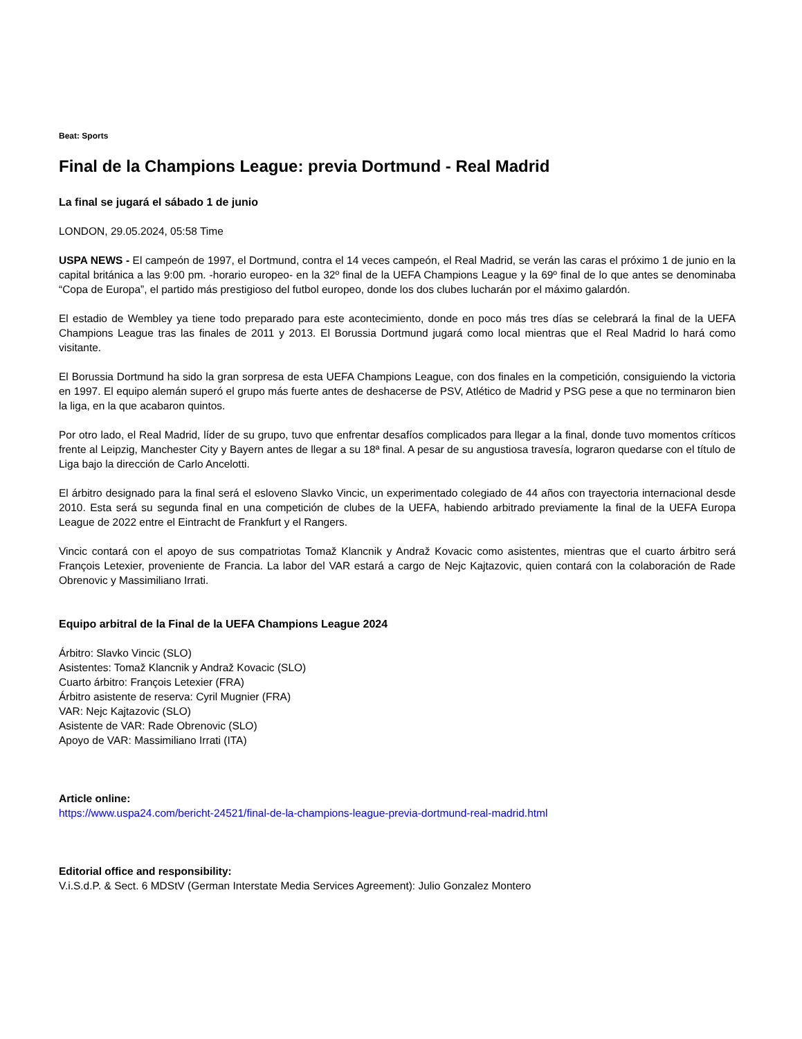Beat: Sports
Final de la Champions League: previa Dortmund - Real Madrid
La final se jugará el sábado 1 de junio
LONDON, 29.05.2024, 05:58 Time
USPA NEWS - El campeón de 1997, el Dortmund, contra el 14 veces campeón, el Real Madrid, se verán las caras el próximo 1 de junio en la capital británica a las 9:00 pm. -horario europeo- en la 32º final de la UEFA Champions League y la 69º final de lo que antes se denominaba “Copa de Europa”, el partido más prestigioso del futbol europeo, donde los dos clubes lucharán por el máximo galardón.
El estadio de Wembley ya tiene todo preparado para este acontecimiento, donde en poco más tres días se celebrará la final de la UEFA Champions League tras las finales de 2011 y 2013. El Borussia Dortmund jugará como local mientras que el Real Madrid lo hará como visitante.
El Borussia Dortmund ha sido la gran sorpresa de esta UEFA Champions League, con dos finales en la competición, consiguiendo la victoria en 1997. El equipo alemán superó el grupo más fuerte antes de deshacerse de PSV, Atlético de Madrid y PSG pese a que no terminaron bien la liga, en la que acabaron quintos.
Por otro lado, el Real Madrid, líder de su grupo, tuvo que enfrentar desafíos complicados para llegar a la final, donde tuvo momentos críticos frente al Leipzig, Manchester City y Bayern antes de llegar a su 18ª final. A pesar de su angustiosa travesía, lograron quedarse con el título de Liga bajo la dirección de Carlo Ancelotti.
El árbitro designado para la final será el esloveno Slavko Vincic, un experimentado colegiado de 44 años con trayectoria internacional desde 2010. Esta será su segunda final en una competición de clubes de la UEFA, habiendo arbitrado previamente la final de la UEFA Europa League de 2022 entre el Eintracht de Frankfurt y el Rangers.
Vincic contará con el apoyo de sus compatriotas Tomaž Klancnik y Andraž Kovacic como asistentes, mientras que el cuarto árbitro será François Letexier, proveniente de Francia. La labor del VAR estará a cargo de Nejc Kajtazovic, quien contará con la colaboración de Rade Obrenovic y Massimiliano Irrati.
Equipo arbitral de la Final de la UEFA Champions League 2024
Árbitro: Slavko Vincic (SLO)
Asistentes: Tomaž Klancnik y Andraž Kovacic (SLO)
Cuarto árbitro: François Letexier (FRA)
Árbitro asistente de reserva: Cyril Mugnier (FRA)
VAR: Nejc Kajtazovic (SLO)
Asistente de VAR: Rade Obrenovic (SLO)
Apoyo de VAR: Massimiliano Irrati (ITA)
Article online:
https://www.uspa24.com/bericht-24521/final-de-la-champions-league-previa-dortmund-real-madrid.html
Editorial office and responsibility:
V.i.S.d.P. & Sect. 6 MDStV (German Interstate Media Services Agreement): Julio Gonzalez Montero